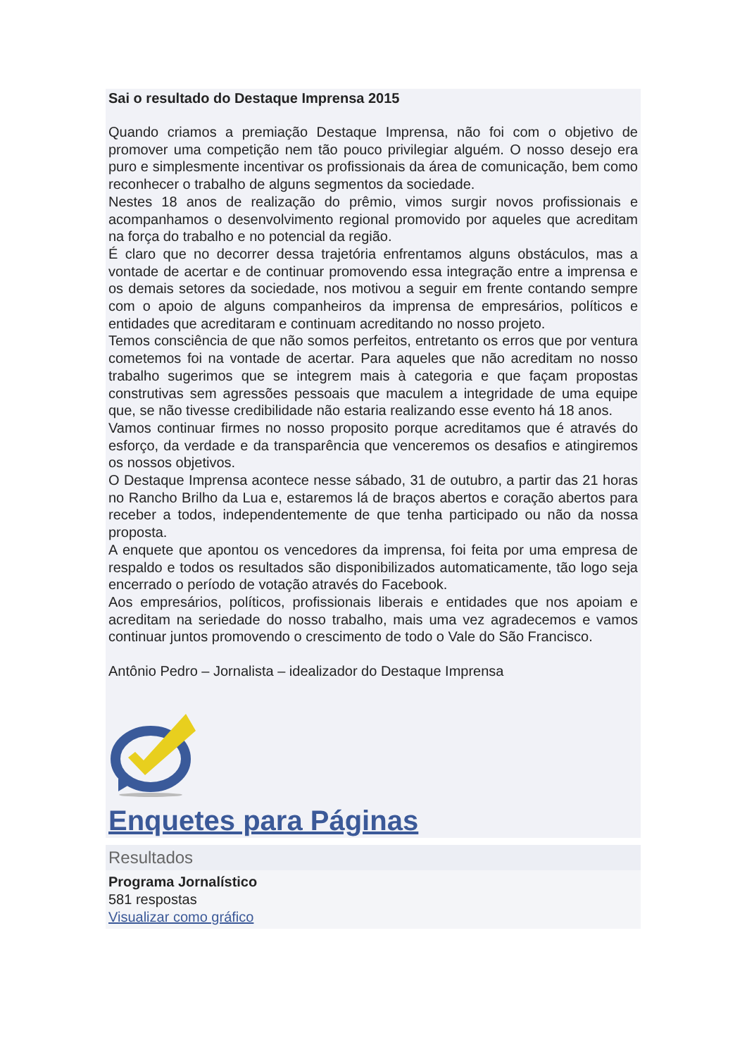Sai o resultado do Destaque Imprensa 2015
Quando criamos a premiação Destaque Imprensa, não foi com o objetivo de promover uma competição nem tão pouco privilegiar alguém. O nosso desejo era puro e simplesmente incentivar os profissionais da área de comunicação, bem como reconhecer o trabalho de alguns segmentos da sociedade.
Nestes 18 anos de realização do prêmio, vimos surgir novos profissionais e acompanhamos o desenvolvimento regional promovido por aqueles que acreditam na força do trabalho e no potencial da região.
É claro que no decorrer dessa trajetória enfrentamos alguns obstáculos, mas a vontade de acertar e de continuar promovendo essa integração entre a imprensa e os demais setores da sociedade, nos motivou a seguir em frente contando sempre com o apoio de alguns companheiros da imprensa de empresários, políticos e entidades que acreditaram e continuam acreditando no nosso projeto.
Temos consciência de que não somos perfeitos, entretanto os erros que por ventura cometemos foi na vontade de acertar. Para aqueles que não acreditam no nosso trabalho sugerimos que se integrem mais à categoria e que façam propostas construtivas sem agressões pessoais que maculem a integridade de uma equipe que, se não tivesse credibilidade não estaria realizando esse evento há 18 anos.
Vamos continuar firmes no nosso proposito porque acreditamos que é através do esforço, da verdade e da transparência que venceremos os desafios e atingiremos os nossos objetivos.
O Destaque Imprensa acontece nesse sábado, 31 de outubro, a partir das 21 horas no Rancho Brilho da Lua e, estaremos lá de braços abertos e coração abertos para receber a todos, independentemente de que tenha participado ou não da nossa proposta.
A enquete que apontou os vencedores da imprensa, foi feita por uma empresa de respaldo e todos os resultados são disponibilizados automaticamente, tão logo seja encerrado o período de votação através do Facebook.
Aos empresários, políticos, profissionais liberais e entidades que nos apoiam e acreditam na seriedade do nosso trabalho, mais uma vez agradecemos e vamos continuar juntos promovendo o crescimento de todo o Vale do São Francisco.
Antônio Pedro – Jornalista – idealizador do Destaque Imprensa
Enquetes para Páginas
Resultados
Programa Jornalístico
581 respostas
Visualizar como gráfico